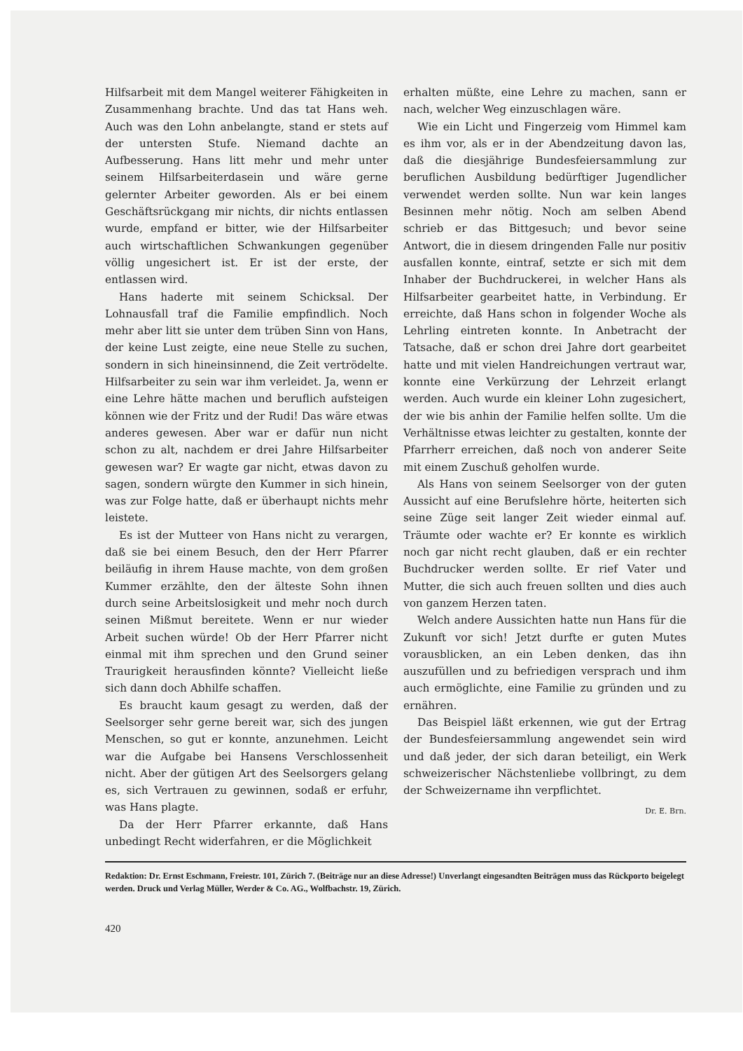Hilfsarbeit mit dem Mangel weiterer Fähigkeiten in Zusammenhang brachte. Und das tat Hans weh. Auch was den Lohn anbelangte, stand er stets auf der untersten Stufe. Niemand dachte an Aufbesserung. Hans litt mehr und mehr unter seinem Hilfsarbeiterdasein und wäre gerne gelernter Arbeiter geworden. Als er bei einem Geschäftsrückgang mir nichts, dir nichts entlassen wurde, empfand er bitter, wie der Hilfsarbeiter auch wirtschaftlichen Schwankungen gegenüber völlig ungesichert ist. Er ist der erste, der entlassen wird.
Hans haderte mit seinem Schicksal. Der Lohnausfall traf die Familie empfindlich. Noch mehr aber litt sie unter dem trüben Sinn von Hans, der keine Lust zeigte, eine neue Stelle zu suchen, sondern in sich hineinsinnend, die Zeit vertrödelte. Hilfsarbeiter zu sein war ihm verleidet. Ja, wenn er eine Lehre hätte machen und beruflich aufsteigen können wie der Fritz und der Rudi! Das wäre etwas anderes gewesen. Aber war er dafür nun nicht schon zu alt, nachdem er drei Jahre Hilfsarbeiter gewesen war? Er wagte gar nicht, etwas davon zu sagen, sondern würgte den Kummer in sich hinein, was zur Folge hatte, daß er überhaupt nichts mehr leistete.
Es ist der Mutteer von Hans nicht zu verargen, daß sie bei einem Besuch, den der Herr Pfarrer beiläufig in ihrem Hause machte, von dem großen Kummer erzählte, den der älteste Sohn ihnen durch seine Arbeitslosigkeit und mehr noch durch seinen Mißmut bereitete. Wenn er nur wieder Arbeit suchen würde! Ob der Herr Pfarrer nicht einmal mit ihm sprechen und den Grund seiner Traurigkeit herausfinden könnte? Vielleicht ließe sich dann doch Abhilfe schaffen.
Es braucht kaum gesagt zu werden, daß der Seelsorger sehr gerne bereit war, sich des jungen Menschen, so gut er konnte, anzunehmen. Leicht war die Aufgabe bei Hansens Verschlossenheit nicht. Aber der gütigen Art des Seelsorgers gelang es, sich Vertrauen zu gewinnen, sodaß er erfuhr, was Hans plagte.
Da der Herr Pfarrer erkannte, daß Hans unbedingt Recht widerfahren, er die Möglichkeit
erhalten müßte, eine Lehre zu machen, sann er nach, welcher Weg einzuschlagen wäre.
Wie ein Licht und Fingerzeig vom Himmel kam es ihm vor, als er in der Abendzeitung davon las, daß die diesjährige Bundesfeiersammlung zur beruflichen Ausbildung bedürftiger Jugendlicher verwendet werden sollte. Nun war kein langes Besinnen mehr nötig. Noch am selben Abend schrieb er das Bittgesuch; und bevor seine Antwort, die in diesem dringenden Falle nur positiv ausfallen konnte, eintraf, setzte er sich mit dem Inhaber der Buchdruckerei, in welcher Hans als Hilfsarbeiter gearbeitet hatte, in Verbindung. Er erreichte, daß Hans schon in folgender Woche als Lehrling eintreten konnte. In Anbetracht der Tatsache, daß er schon drei Jahre dort gearbeitet hatte und mit vielen Handreichungen vertraut war, konnte eine Verkürzung der Lehrzeit erlangt werden. Auch wurde ein kleiner Lohn zugesichert, der wie bis anhin der Familie helfen sollte. Um die Verhältnisse etwas leichter zu gestalten, konnte der Pfarrherr erreichen, daß noch von anderer Seite mit einem Zuschuß geholfen wurde.
Als Hans von seinem Seelsorger von der guten Aussicht auf eine Berufslehre hörte, heiterten sich seine Züge seit langer Zeit wieder einmal auf. Träumte oder wachte er? Er konnte es wirklich noch gar nicht recht glauben, daß er ein rechter Buchdrucker werden sollte. Er rief Vater und Mutter, die sich auch freuen sollten und dies auch von ganzem Herzen taten.
Welch andere Aussichten hatte nun Hans für die Zukunft vor sich! Jetzt durfte er guten Mutes vorausblicken, an ein Leben denken, das ihn auszufüllen und zu befriedigen versprach und ihm auch ermöglichte, eine Familie zu gründen und zu ernähren.
Das Beispiel läßt erkennen, wie gut der Ertrag der Bundesfeiersammlung angewendet sein wird und daß jeder, der sich daran beteiligt, ein Werk schweizerischer Nächstenliebe vollbringt, zu dem der Schweizername ihn verpflichtet.
Dr. E. Brn.
Redaktion: Dr. Ernst Eschmann, Freiestr. 101, Zürich 7. (Beiträge nur an diese Adresse!) Unverlangt eingesandten Beiträgen muss das Rückporto beigelegt werden. Druck und Verlag Müller, Werder & Co. AG., Wolfbachstr. 19, Zürich.
420